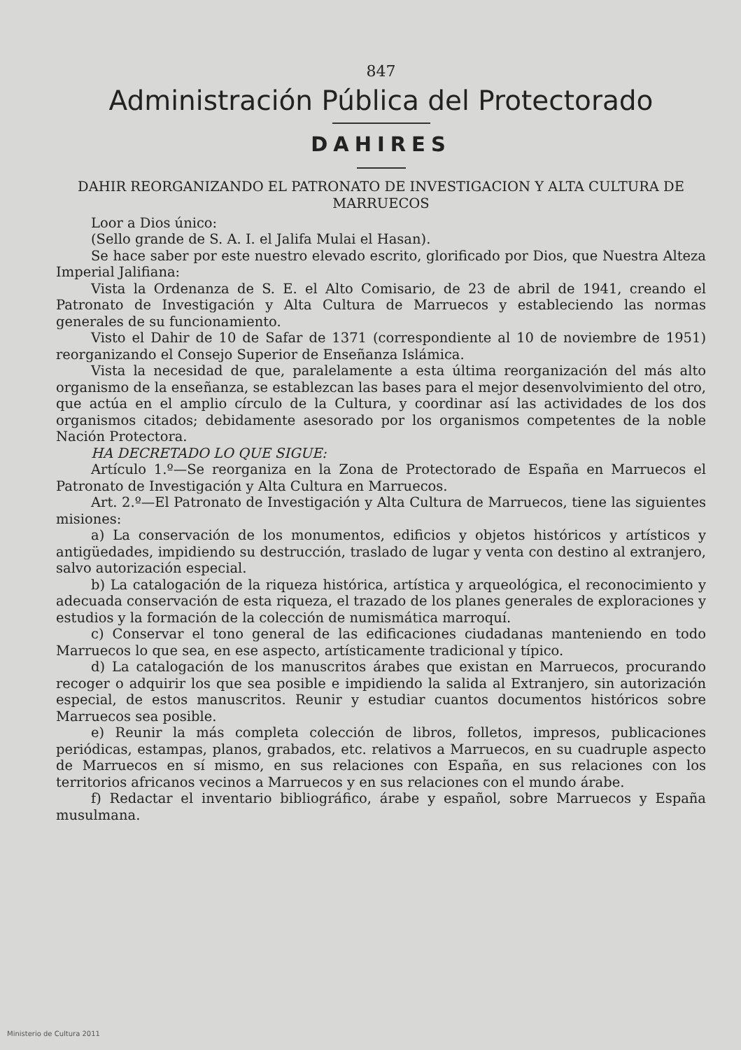847
Administración Pública del Protectorado
DAHIRES
DAHIR REORGANIZANDO EL PATRONATO DE INVESTIGACION Y ALTA CULTURA DE MARRUECOS
Loor a Dios único:
(Sello grande de S. A. I. el Jalifa Mulai el Hasan).
Se hace saber por este nuestro elevado escrito, glorificado por Dios, que Nuestra Alteza Imperial Jalifiana:
Vista la Ordenanza de S. E. el Alto Comisario, de 23 de abril de 1941, creando el Patronato de Investigación y Alta Cultura de Marruecos y estableciendo las normas generales de su funcionamiento.
Visto el Dahir de 10 de Safar de 1371 (correspondiente al 10 de noviembre de 1951) reorganizando el Consejo Superior de Enseñanza Islámica.
Vista la necesidad de que, paralelamente a esta última reorganización del más alto organismo de la enseñanza, se establezcan las bases para el mejor desenvolvimiento del otro, que actúa en el amplio círculo de la Cultura, y coordinar así las actividades de los dos organismos citados; debidamente asesorado por los organismos competentes de la noble Nación Protectora.
HA DECRETADO LO QUE SIGUE:
Artículo 1.º—Se reorganiza en la Zona de Protectorado de España en Marruecos el Patronato de Investigación y Alta Cultura en Marruecos.
Art. 2.º—El Patronato de Investigación y Alta Cultura de Marruecos, tiene las siguientes misiones:
a) La conservación de los monumentos, edificios y objetos históricos y artísticos y antigüedades, impidiendo su destrucción, traslado de lugar y venta con destino al extranjero, salvo autorización especial.
b) La catalogación de la riqueza histórica, artística y arqueológica, el reconocimiento y adecuada conservación de esta riqueza, el trazado de los planes generales de exploraciones y estudios y la formación de la colección de numismática marroquí.
c) Conservar el tono general de las edificaciones ciudadanas manteniendo en todo Marruecos lo que sea, en ese aspecto, artísticamente tradicional y típico.
d) La catalogación de los manuscritos árabes que existan en Marruecos, procurando recoger o adquirir los que sea posible e impidiendo la salida al Extranjero, sin autorización especial, de estos manuscritos. Reunir y estudiar cuantos documentos históricos sobre Marruecos sea posible.
e) Reunir la más completa colección de libros, folletos, impresos, publicaciones periódicas, estampas, planos, grabados, etc. relativos a Marruecos, en su cuadruple aspecto de Marruecos en sí mismo, en sus relaciones con España, en sus relaciones con los territorios africanos vecinos a Marruecos y en sus relaciones con el mundo árabe.
f) Redactar el inventario bibliográfico, árabe y español, sobre Marruecos y España musulmana.
Ministerio de Cultura 2011